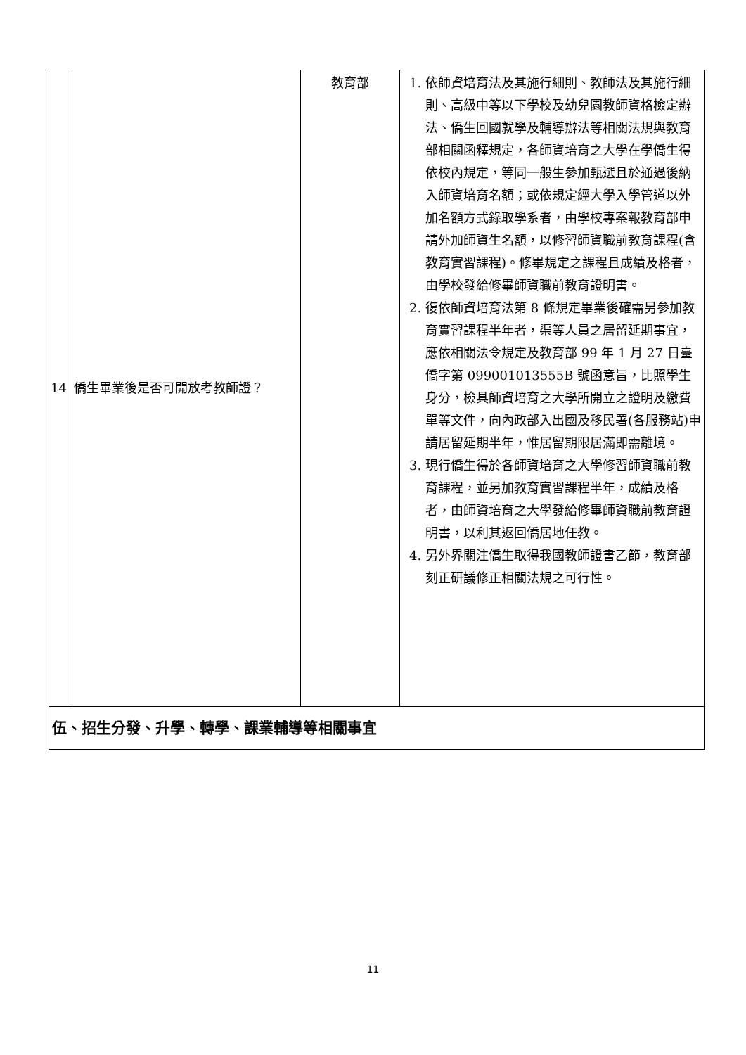| 14 | 僑生畢業後是否可開放考教師證？ | 教育部 | 1. 依師資培育法及其施行細則、教師法及其施行細則、高級中等以下學校及幼兒園教師資格檢定辦法、僑生回國就學及輔導辦法等相關法規與教育部相關函釋規定，各師資培育之大學在學僑生得依校內規定，等同一般生參加甄選且於通過後納入師資培育名額；或依規定經大學入學管道以外加名額方式錄取學系者，由學校專案報教育部申請外加師資生名額，以修習師資職前教育課程(含教育實習課程)。修畢規定之課程且成績及格者，由學校發給修畢師資職前教育證明書。 2. 復依師資培育法第 8 條規定畢業後確需另參加教育實習課程半年者，渠等人員之居留延期事宜，應依相關法令規定及教育部 99 年 1 月 27 日臺僑字第 099001013555B 號函意旨，比照學生身分，檢具師資培育之大學所開立之證明及繳費單等文件，向內政部入出國及移民署(各服務站)申請居留延期半年，惟居留期限居滿即需離境。 3. 現行僑生得於各師資培育之大學修習師資職前教育課程，並另加教育實習課程半年，成績及格者，由師資培育之大學發給修畢師資職前教育證明書，以利其返回僑居地任教。 4. 另外界關注僑生取得我國教師證書乙節，教育部刻正研議修正相關法規之可行性。 |
| 伍、招生分發、升學、轉學、課業輔導等相關事宜 | | | |
11